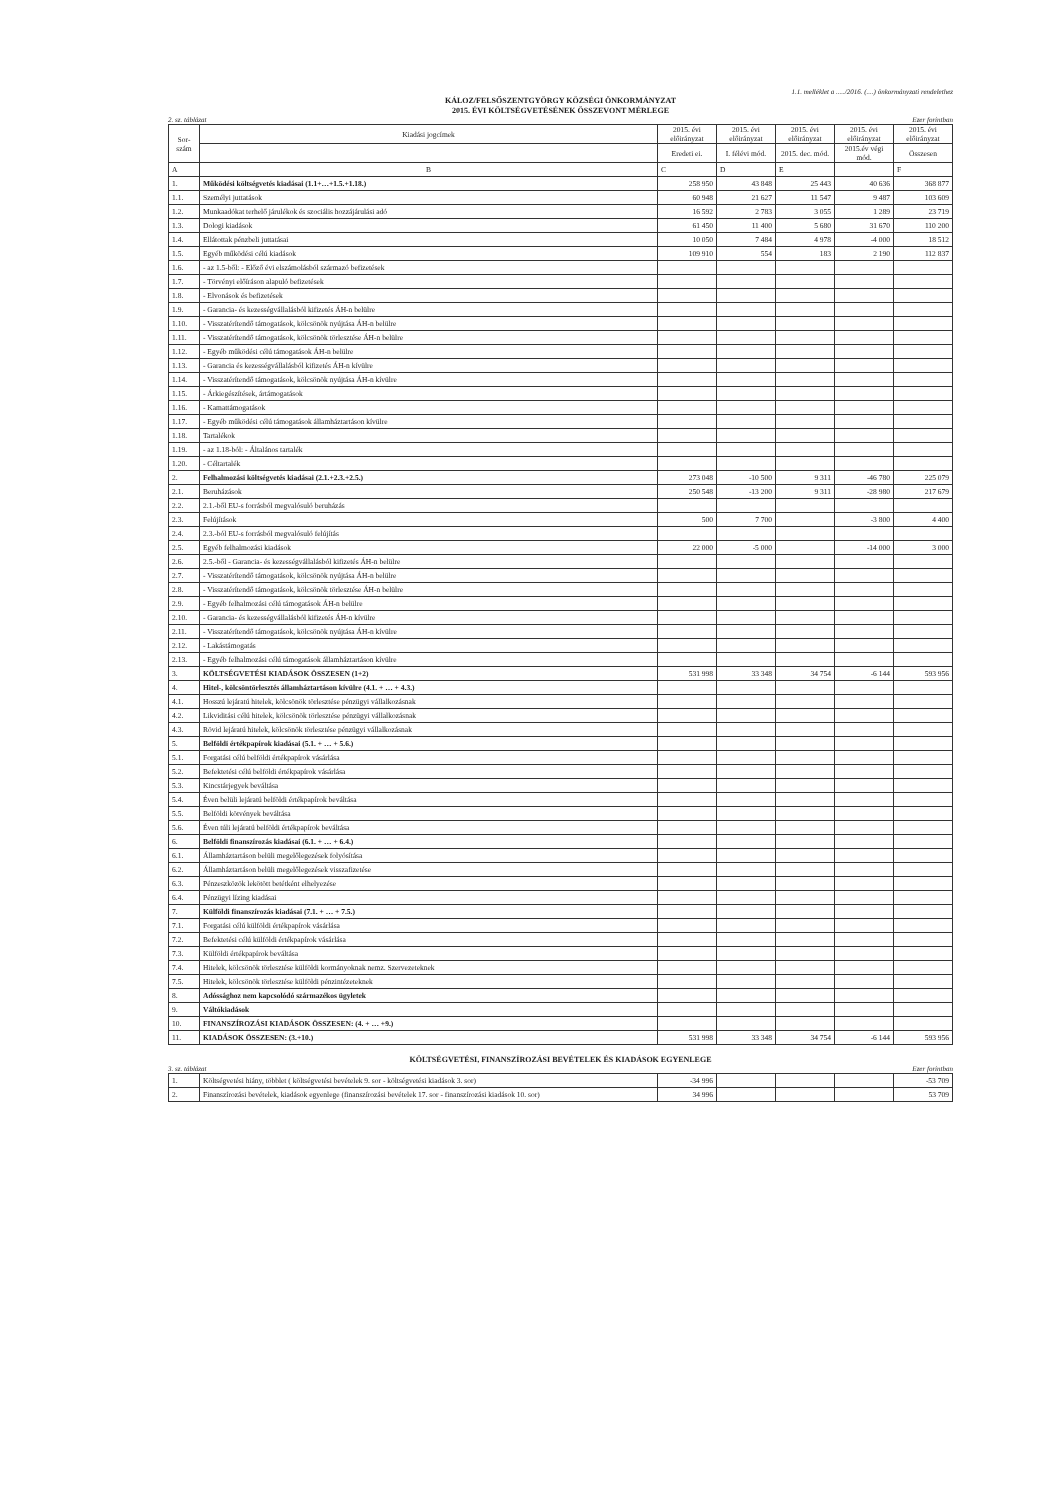1.1. melléklet a ...../2016. (....) önkormányzati rendelethez
KÁLOZ/FELSŐSZENTGYÖRGY KÖZSÉGI ÖNKORMÁNYZAT
2015. ÉVI KÖLTSÉGVETÉSÉNEK ÖSSZEVONT MÉRLEGE
2. sz. táblázat Ezer forintban
| Sor-szám | Kiadási jogcímek | 2015. évi előirányzat | 2015. évi előirányzat | 2015. évi előirányzat | 2015. évi előirányzat | 2015. évi előirányzat |
| --- | --- | --- | --- | --- | --- | --- |
| | | Eredeti ei. | I. félévi mód. | 2015. dec. mód. | 2015.év végi mód. | Összesen |
| A | B | C | D | E | | F |
| 1. | Működési költségvetés kiadásai (1.1+…+1.5.+1.18.) | 258 950 | 43 848 | 25 443 | 40 636 | 368 877 |
| 1.1. | Személyi juttatások | 60 948 | 21 627 | 11 547 | 9 487 | 103 609 |
| 1.2. | Munkaadókat terhelő járulékok és szociális hozzájárulási adó | 16 592 | 2 783 | 3 055 | 1 289 | 23 719 |
| 1.3. | Dologi kiadások | 61 450 | 11 400 | 5 680 | 31 670 | 110 200 |
| 1.4. | Ellátottak pénzbeli juttatásai | 10 050 | 7 484 | 4 978 | -4 000 | 18 512 |
| 1.5. | Egyéb működési célú kiadások | 109 910 | 554 | 183 | 2 190 | 112 837 |
| 1.6. | - az 1.5-ből: - Előző évi elszámolásból származó befizetések | | | | | |
| 1.7. | - Törvényi előíráson alapuló befizetések | | | | | |
| 1.8. | - Elvonások és befizetések | | | | | |
| 1.9. | - Garancia- és kezességvállalásból kifizetés ÁH-n belülre | | | | | |
| 1.10. | - Visszatérítendő támogatások, kölcsönök nyújtása ÁH-n belülre | | | | | |
| 1.11. | - Visszatérítendő támogatások, kölcsönök törlesztése ÁH-n belülre | | | | | |
| 1.12. | - Egyéb működési célú támogatások ÁH-n belülre | | | | | |
| 1.13. | - Garancia és kezességvállalásból kifizetés ÁH-n kívülre | | | | | |
| 1.14. | - Visszatérítendő támogatások, kölcsönök nyújtása ÁH-n kívülre | | | | | |
| 1.15. | - Árkiegészítések, ártámogatások | | | | | |
| 1.16. | - Kamattámogatások | | | | | |
| 1.17. | - Egyéb működési célú támogatások államháztartáson kívülre | | | | | |
| 1.18. | Tartalékok | | | | | |
| 1.19. | - az 1.18-ból: - Általános tartalék | | | | | |
| 1.20. | - Céltartalék | | | | | |
| 2. | Felhalmozási költségvetés kiadásai (2.1.+2.3.+2.5.) | 273 048 | -10 500 | 9 311 | -46 780 | 225 079 |
| 2.1. | Beruházások | 250 548 | -13 200 | 9 311 | -28 980 | 217 679 |
| 2.2. | 2.1.-ből EU-s forrásból megvalósuló beruházás | | | | | |
| 2.3. | Felújítások | 500 | 7 700 | | -3 800 | 4 400 |
| 2.4. | 2.3.-ból EU-s forrásból megvalósuló felújítás | | | | | |
| 2.5. | Egyéb felhalmozási kiadások | 22 000 | -5 000 | | -14 000 | 3 000 |
| 2.6. | 2.5.-ből - Garancia- és kezességvállalásból kifizetés ÁH-n belülre | | | | | |
| 2.7. | - Visszatérítendő támogatások, kölcsönök nyújtása ÁH-n belülre | | | | | |
| 2.8. | - Visszatérítendő támogatások, kölcsönök törlesztése ÁH-n belülre | | | | | |
| 2.9. | - Egyéb felhalmozási célú támogatások ÁH-n belülre | | | | | |
| 2.10. | - Garancia- és kezességvállalásból kifizetés ÁH-n kívülre | | | | | |
| 2.11. | - Visszatérítendő támogatások, kölcsönök nyújtása ÁH-n kívülre | | | | | |
| 2.12. | - Lakástámogatás | | | | | |
| 2.13. | - Egyéb felhalmozási célú támogatások államháztartáson kívülre | | | | | |
| 3. | KÖLTSÉGVETÉSI KIADÁSOK ÖSSZESEN (1+2) | 531 998 | 33 348 | 34 754 | -6 144 | 593 956 |
| 4. | Hitel-, kölcsöntörlesztés államháztartáson kívülre (4.1. + … + 4.3.) | | | | | |
| 4.1. | Hosszú lejáratú hitelek, kölcsönök törlesztése pénzügyi vállalkozásnak | | | | | |
| 4.2. | Likviditási célú hitelek, kölcsönök törlesztése pénzügyi vállalkozásnak | | | | | |
| 4.3. | Rövid lejáratú hitelek, kölcsönök törlesztése pénzügyi vállalkozásnak | | | | | |
| 5. | Belföldi értékpapírok kiadásai (5.1. + … + 5.6.) | | | | | |
| 5.1. | Forgatási célú belföldi értékpapírok vásárlása | | | | | |
| 5.2. | Befektetési célú belföldi értékpapírok vásárlása | | | | | |
| 5.3. | Kincstárjegyek beváltása | | | | | |
| 5.4. | Éven belüli lejáratú belföldi értékpapírok beváltása | | | | | |
| 5.5. | Belföldi kötvények beváltása | | | | | |
| 5.6. | Éven túli lejáratú belföldi értékpapírok beváltása | | | | | |
| 6. | Belföldi finanszírozás kiadásai (6.1. + … + 6.4.) | | | | | |
| 6.1. | Államháztartáson belüli megelőlegezések folyósítása | | | | | |
| 6.2. | Államháztartáson belüli megelőlegezések visszafizetése | | | | | |
| 6.3. | Pénzeszközök lekötött betétként elhelyezése | | | | | |
| 6.4. | Pénzügyi lízing kiadásai | | | | | |
| 7. | Külföldi finanszírozás kiadásai (7.1. + … + 7.5.) | | | | | |
| 7.1. | Forgatási célú külföldi értékpapírok vásárlása | | | | | |
| 7.2. | Befektetési célú külföldi értékpapírok vásárlása | | | | | |
| 7.3. | Külföldi értékpapírok beváltása | | | | | |
| 7.4. | Hitelek, kölcsönök törlesztése külföldi kormányoknak nemz. Szervezeteknek | | | | | |
| 7.5. | Hitelek, kölcsönök törlesztése külföldi pénzintézeteknek | | | | | |
| 8. | Adóssághoz nem kapcsolódó származékos ügyletek | | | | | |
| 9. | Váltókiadások | | | | | |
| 10. | FINANSZÍROZÁSI KIADÁSOK ÖSSZESEN: (4. + … +9.) | | | | | |
| 11. | KIADÁSOK ÖSSZESEN: (3.+10.) | 531 998 | 33 348 | 34 754 | -6 144 | 593 956 |
KÖLTSÉGVETÉSI, FINANSZÍROZÁSI BEVÉTELEK ÉS KIADÁSOK EGYENLEGE
3. sz. táblázat Ezer forintban
| 1. | Költségvetési hiány, többlet ( költségvetési bevételek 9. sor - költségvetési kiadások 3. sor) | -34 996 | | | | -53 709 |
| 2. | Finanszírozási bevételek, kiadások egyenlege (finanszírozási bevételek 17. sor - finanszírozási kiadások 10. sor) | 34 996 | | | | 53 709 |